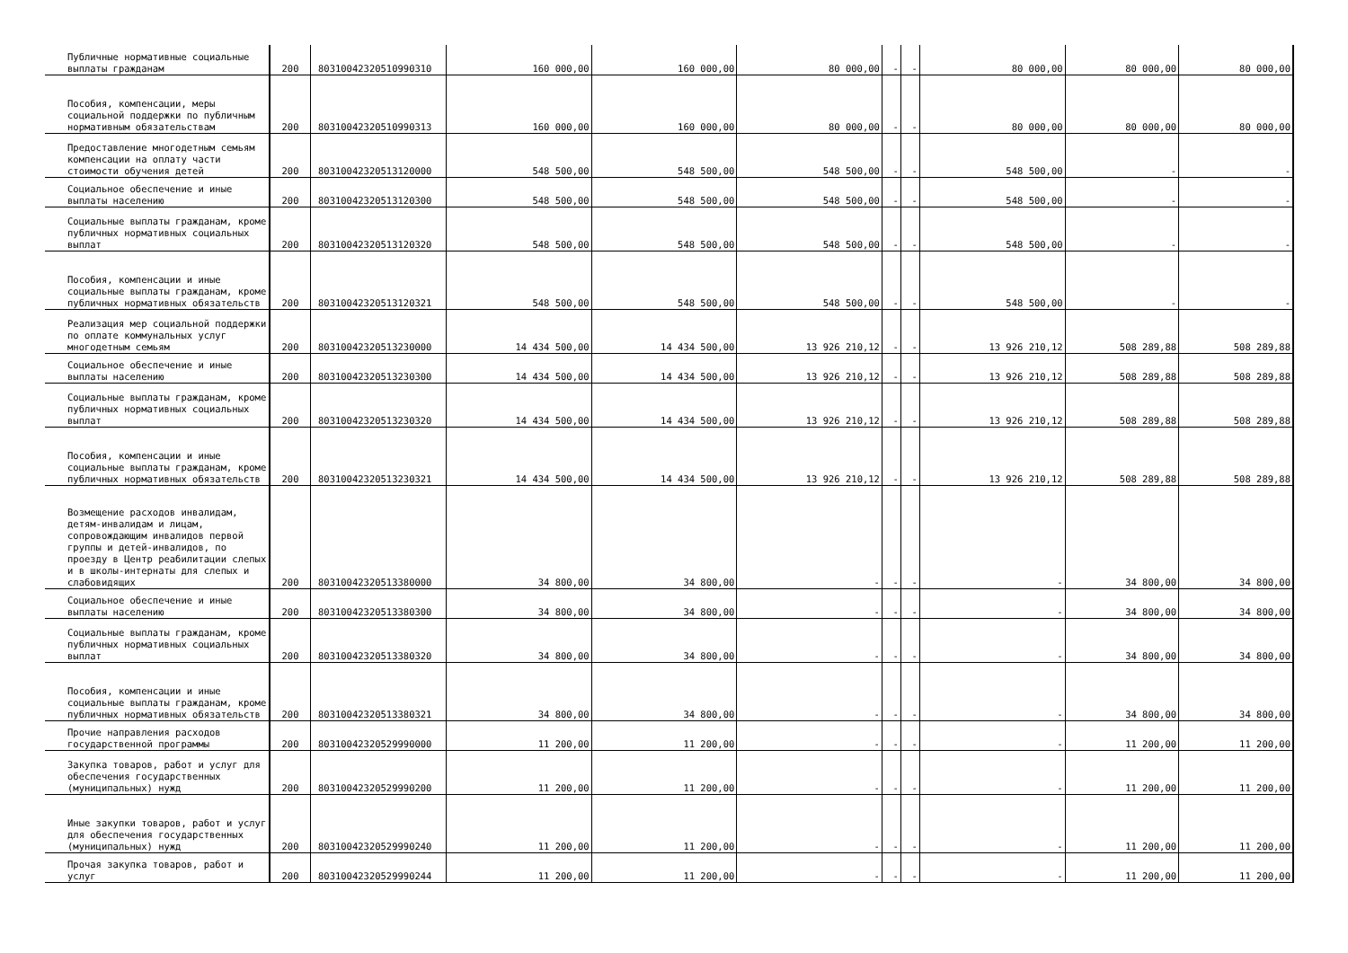| Публичные нормативные социальные выплаты гражданам | 200 | 80310042320510990310 | 160 000,00 | 160 000,00 | 80 000,00 | - | - | 80 000,00 | 80 000,00 | 80 000,00 |
| Пособия, компенсации, меры социальной поддержки по публичным нормативным обязательствам | 200 | 80310042320510990313 | 160 000,00 | 160 000,00 | 80 000,00 | - | - | 80 000,00 | 80 000,00 | 80 000,00 |
| Предоставление многодетным семьям компенсации на оплату части стоимости обучения детей | 200 | 80310042320513120000 | 548 500,00 | 548 500,00 | 548 500,00 | - | - | 548 500,00 | - | - |
| Социальное обеспечение и иные выплаты населению | 200 | 80310042320513120300 | 548 500,00 | 548 500,00 | 548 500,00 | - | - | 548 500,00 | - | - |
| Социальные выплаты гражданам, кроме публичных нормативных социальных выплат | 200 | 80310042320513120320 | 548 500,00 | 548 500,00 | 548 500,00 | - | - | 548 500,00 | - | - |
| Пособия, компенсации и иные социальные выплаты гражданам, кроме публичных нормативных обязательств | 200 | 80310042320513120321 | 548 500,00 | 548 500,00 | 548 500,00 | - | - | 548 500,00 | - | - |
| Реализация мер социальной поддержки по оплате коммунальных услуг многодетным семьям | 200 | 80310042320513230000 | 14 434 500,00 | 14 434 500,00 | 13 926 210,12 | - | - | 13 926 210,12 | 508 289,88 | 508 289,88 |
| Социальное обеспечение и иные выплаты населению | 200 | 80310042320513230300 | 14 434 500,00 | 14 434 500,00 | 13 926 210,12 | - | - | 13 926 210,12 | 508 289,88 | 508 289,88 |
| Социальные выплаты гражданам, кроме публичных нормативных социальных выплат | 200 | 80310042320513230320 | 14 434 500,00 | 14 434 500,00 | 13 926 210,12 | - | - | 13 926 210,12 | 508 289,88 | 508 289,88 |
| Пособия, компенсации и иные социальные выплаты гражданам, кроме публичных нормативных обязательств | 200 | 80310042320513230321 | 14 434 500,00 | 14 434 500,00 | 13 926 210,12 | - | - | 13 926 210,12 | 508 289,88 | 508 289,88 |
| Возмещение расходов инвалидам, детям-инвалидам и лицам, сопровождающим инвалидов первой группы и детей-инвалидов, по проезду в Центр реабилитации слепых и в школы-интернаты для слепых и слабовидящих | 200 | 80310042320513380000 | 34 800,00 | 34 800,00 | - | - | - | - | 34 800,00 | 34 800,00 |
| Социальное обеспечение и иные выплаты населению | 200 | 80310042320513380300 | 34 800,00 | 34 800,00 | - | - | - | - | 34 800,00 | 34 800,00 |
| Социальные выплаты гражданам, кроме публичных нормативных социальных выплат | 200 | 80310042320513380320 | 34 800,00 | 34 800,00 | - | - | - | - | 34 800,00 | 34 800,00 |
| Пособия, компенсации и иные социальные выплаты гражданам, кроме публичных нормативных обязательств | 200 | 80310042320513380321 | 34 800,00 | 34 800,00 | - | - | - | - | 34 800,00 | 34 800,00 |
| Прочие направления расходов государственной программы | 200 | 80310042320529990000 | 11 200,00 | 11 200,00 | - | - | - | - | 11 200,00 | 11 200,00 |
| Закупка товаров, работ и услуг для обеспечения государственных (муниципальных) нужд | 200 | 80310042320529990200 | 11 200,00 | 11 200,00 | - | - | - | - | 11 200,00 | 11 200,00 |
| Иные закупки товаров, работ и услуг для обеспечения государственных (муниципальных) нужд | 200 | 80310042320529990240 | 11 200,00 | 11 200,00 | - | - | - | - | 11 200,00 | 11 200,00 |
| Прочая закупка товаров, работ и услуг | 200 | 80310042320529990244 | 11 200,00 | 11 200,00 | - | - | - | - | 11 200,00 | 11 200,00 |